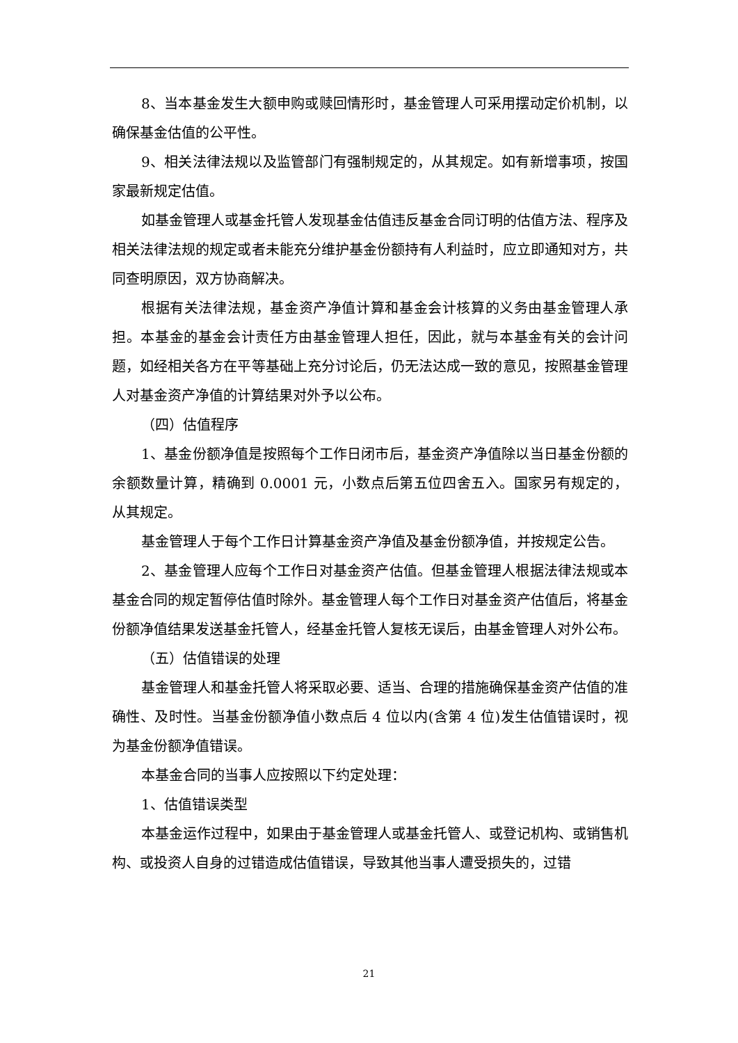8、当本基金发生大额申购或赎回情形时，基金管理人可采用摆动定价机制，以确保基金估值的公平性。
9、相关法律法规以及监管部门有强制规定的，从其规定。如有新增事项，按国家最新规定估值。
如基金管理人或基金托管人发现基金估值违反基金合同订明的估值方法、程序及相关法律法规的规定或者未能充分维护基金份额持有人利益时，应立即通知对方，共同查明原因，双方协商解决。
根据有关法律法规，基金资产净值计算和基金会计核算的义务由基金管理人承担。本基金的基金会计责任方由基金管理人担任，因此，就与本基金有关的会计问题，如经相关各方在平等基础上充分讨论后，仍无法达成一致的意见，按照基金管理人对基金资产净值的计算结果对外予以公布。
（四）估值程序
1、基金份额净值是按照每个工作日闭市后，基金资产净值除以当日基金份额的余额数量计算，精确到 0.0001 元，小数点后第五位四舍五入。国家另有规定的，从其规定。
基金管理人于每个工作日计算基金资产净值及基金份额净值，并按规定公告。
2、基金管理人应每个工作日对基金资产估值。但基金管理人根据法律法规或本基金合同的规定暂停估值时除外。基金管理人每个工作日对基金资产估值后，将基金份额净值结果发送基金托管人，经基金托管人复核无误后，由基金管理人对外公布。
（五）估值错误的处理
基金管理人和基金托管人将采取必要、适当、合理的措施确保基金资产估值的准确性、及时性。当基金份额净值小数点后 4 位以内(含第 4 位)发生估值错误时，视为基金份额净值错误。
本基金合同的当事人应按照以下约定处理：
1、估值错误类型
本基金运作过程中，如果由于基金管理人或基金托管人、或登记机构、或销售机构、或投资人自身的过错造成估值错误，导致其他当事人遭受损失的，过错
21